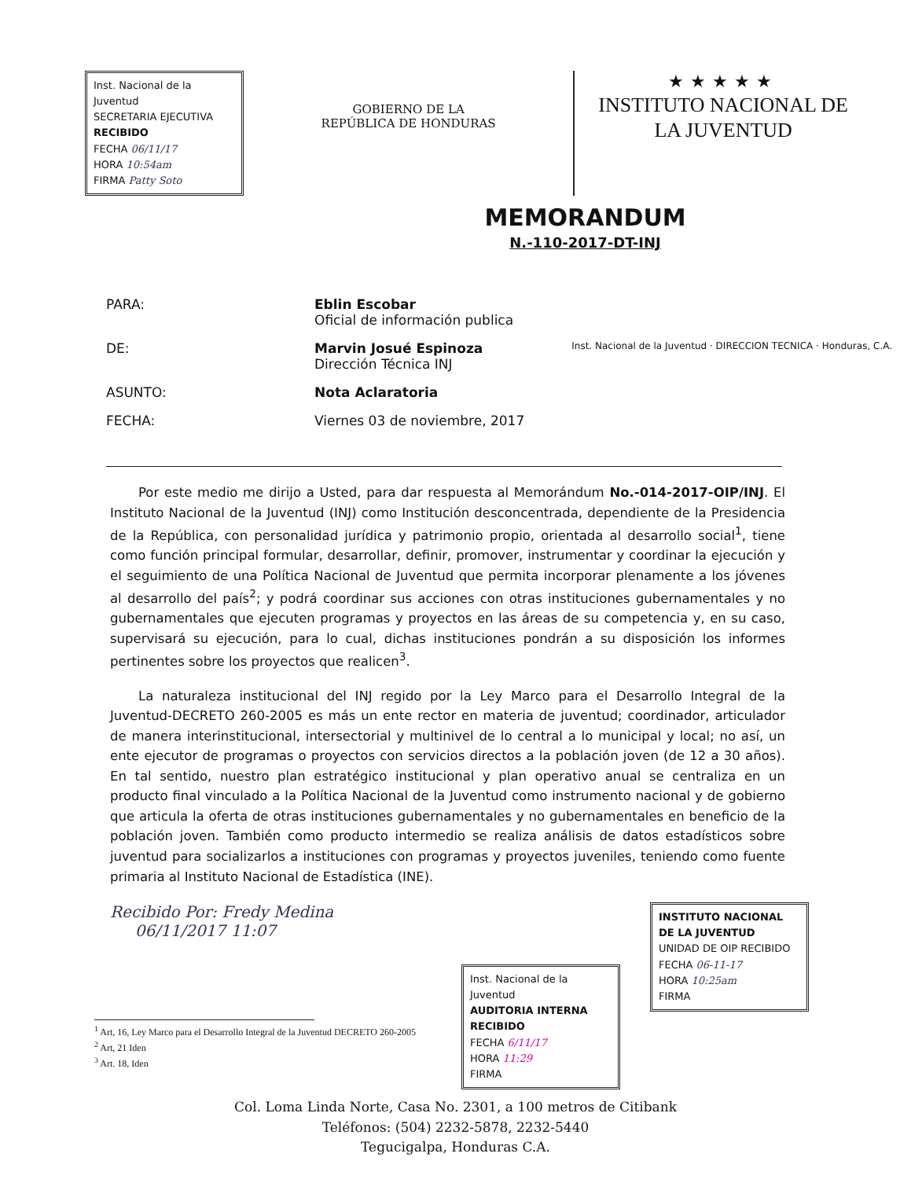Inst. Nacional de la Juventud
SECRETARIA EJECUTIVA
RECIBIDO
FECHA 06/11/17
HORA 10:54am
FIRMA Patty Soto
GOBIERNO DE LA
REPÚBLICA DE HONDURAS
★★★★★
INSTITUTO NACIONAL DE
LA JUVENTUD
MEMORANDUM
N.-110-2017-DT-INJ
| PARA: | Eblin Escobar Oficial de información publica | |
| DE: | Marvin Josué Espinoza Dirección Técnica INJ | Inst. Nacional de la Juventud · DIRECCION TECNICA · Honduras, C.A. |
| ASUNTO: | Nota Aclaratoria | |
| FECHA: | Viernes 03 de noviembre, 2017 | |
Por este medio me dirijo a Usted, para dar respuesta al Memorándum No.-014-2017-OIP/INJ. El Instituto Nacional de la Juventud (INJ) como Institución desconcentrada, dependiente de la Presidencia de la República, con personalidad jurídica y patrimonio propio, orientada al desarrollo social<sup>1</sup>, tiene como función principal formular, desarrollar, definir, promover, instrumentar y coordinar la ejecución y el seguimiento de una Política Nacional de Juventud que permita incorporar plenamente a los jóvenes al desarrollo del país<sup>2</sup>; y podrá coordinar sus acciones con otras instituciones gubernamentales y no gubernamentales que ejecuten programas y proyectos en las áreas de su competencia y, en su caso, supervisará su ejecución, para lo cual, dichas instituciones pondrán a su disposición los informes pertinentes sobre los proyectos que realicen<sup>3</sup>.
La naturaleza institucional del INJ regido por la Ley Marco para el Desarrollo Integral de la Juventud-DECRETO 260-2005 es más un ente rector en materia de juventud; coordinador, articulador de manera interinstitucional, intersectorial y multinivel de lo central a lo municipal y local; no así, un ente ejecutor de programas o proyectos con servicios directos a la población joven (de 12 a 30 años). En tal sentido, nuestro plan estratégico institucional y plan operativo anual se centraliza en un producto final vinculado a la Política Nacional de la Juventud como instrumento nacional y de gobierno que articula la oferta de otras instituciones gubernamentales y no gubernamentales en beneficio de la población joven. También como producto intermedio se realiza análisis de datos estadísticos sobre juventud para socializarlos a instituciones con programas y proyectos juveniles, teniendo como fuente primaria al Instituto Nacional de Estadística (INE).
Recibido Por: Fredy Medina
06/11/2017 11:07
INSTITUTO NACIONAL DE LA JUVENTUD
UNIDAD DE OIP RECIBIDO
FECHA 06-11-17
HORA 10:25am
FIRMA
<sup>1</sup> Art, 16, Ley Marco para el Desarrollo Integral de la Juventud DECRETO 260-2005
<sup>2</sup> Art, 21 Iden
<sup>3</sup> Art. 18, Iden
Inst. Nacional de la Juventud
AUDITORIA INTERNA
RECIBIDO
FECHA 6/11/17
HORA 11:29
FIRMA
Col. Loma Linda Norte, Casa No. 2301, a 100 metros de Citibank
Teléfonos: (504) 2232-5878, 2232-5440
Tegucigalpa, Honduras C.A.